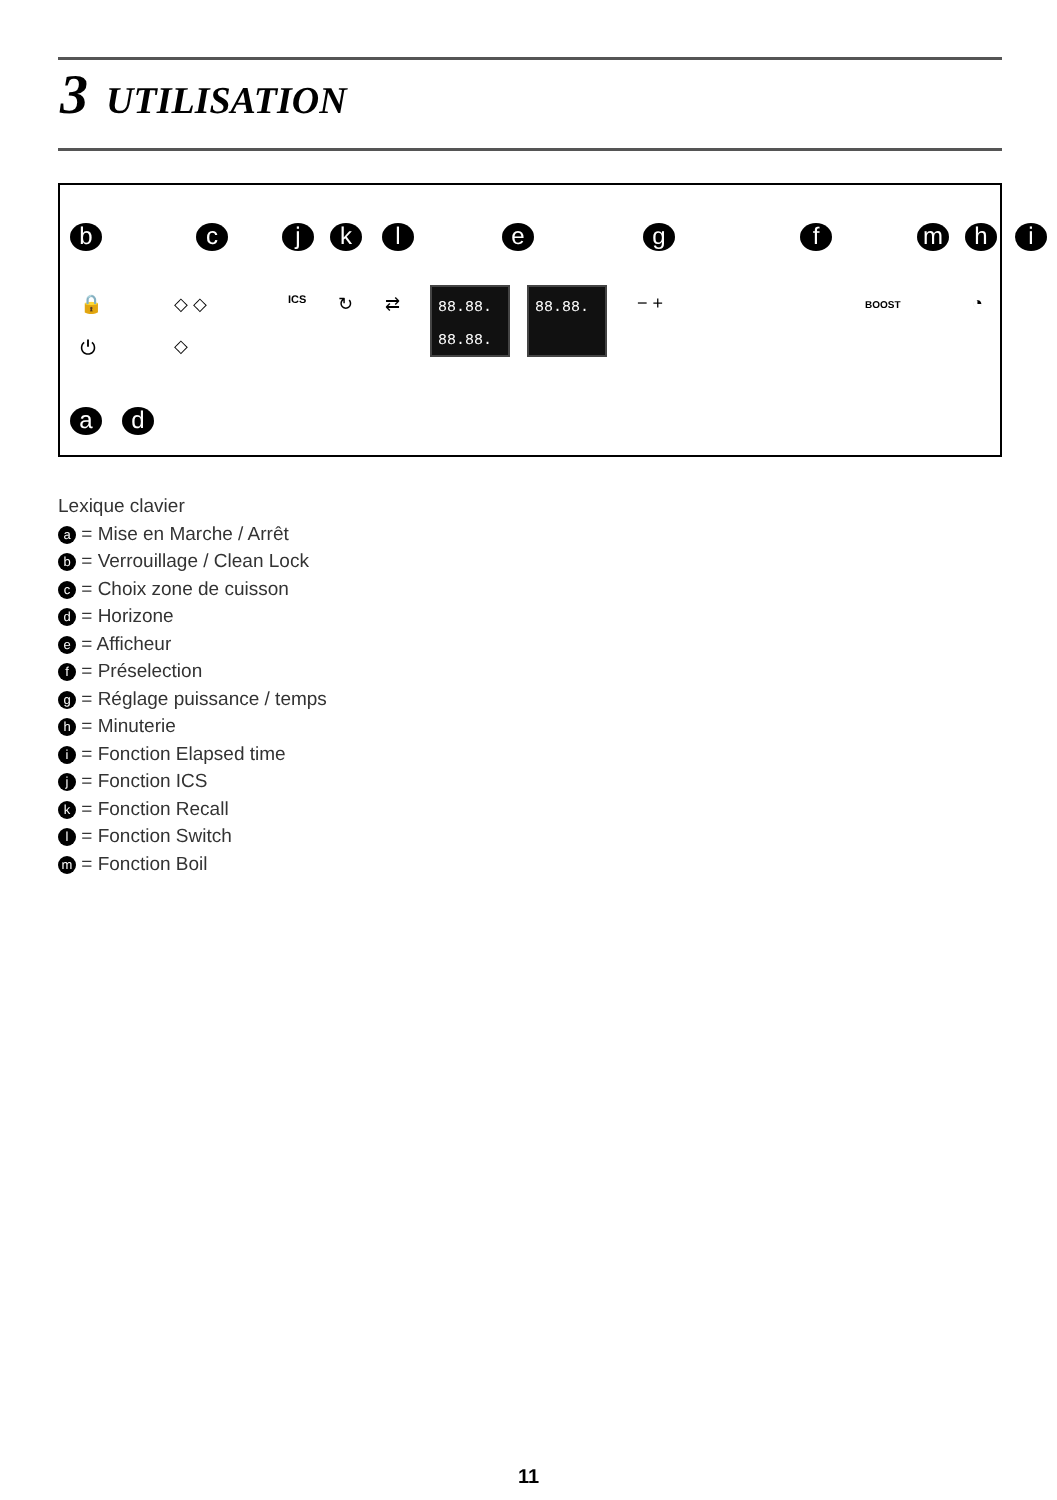3 UTILISATION
b c j k l e g f m h i
🔒
⏻
◇ ◇
◇
ICS ↻ ⇄
88.88.
88.88.
88.88. − + BOOST ◔
a d
Lexique clavier
a = Mise en Marche / Arrêt
b = Verrouillage / Clean Lock
c = Choix zone de cuisson
d = Horizone
e = Afficheur
f = Préselection
g = Réglage puissance / temps
h = Minuterie
i = Fonction Elapsed time
j = Fonction ICS
k = Fonction Recall
l = Fonction Switch
m = Fonction Boil
11